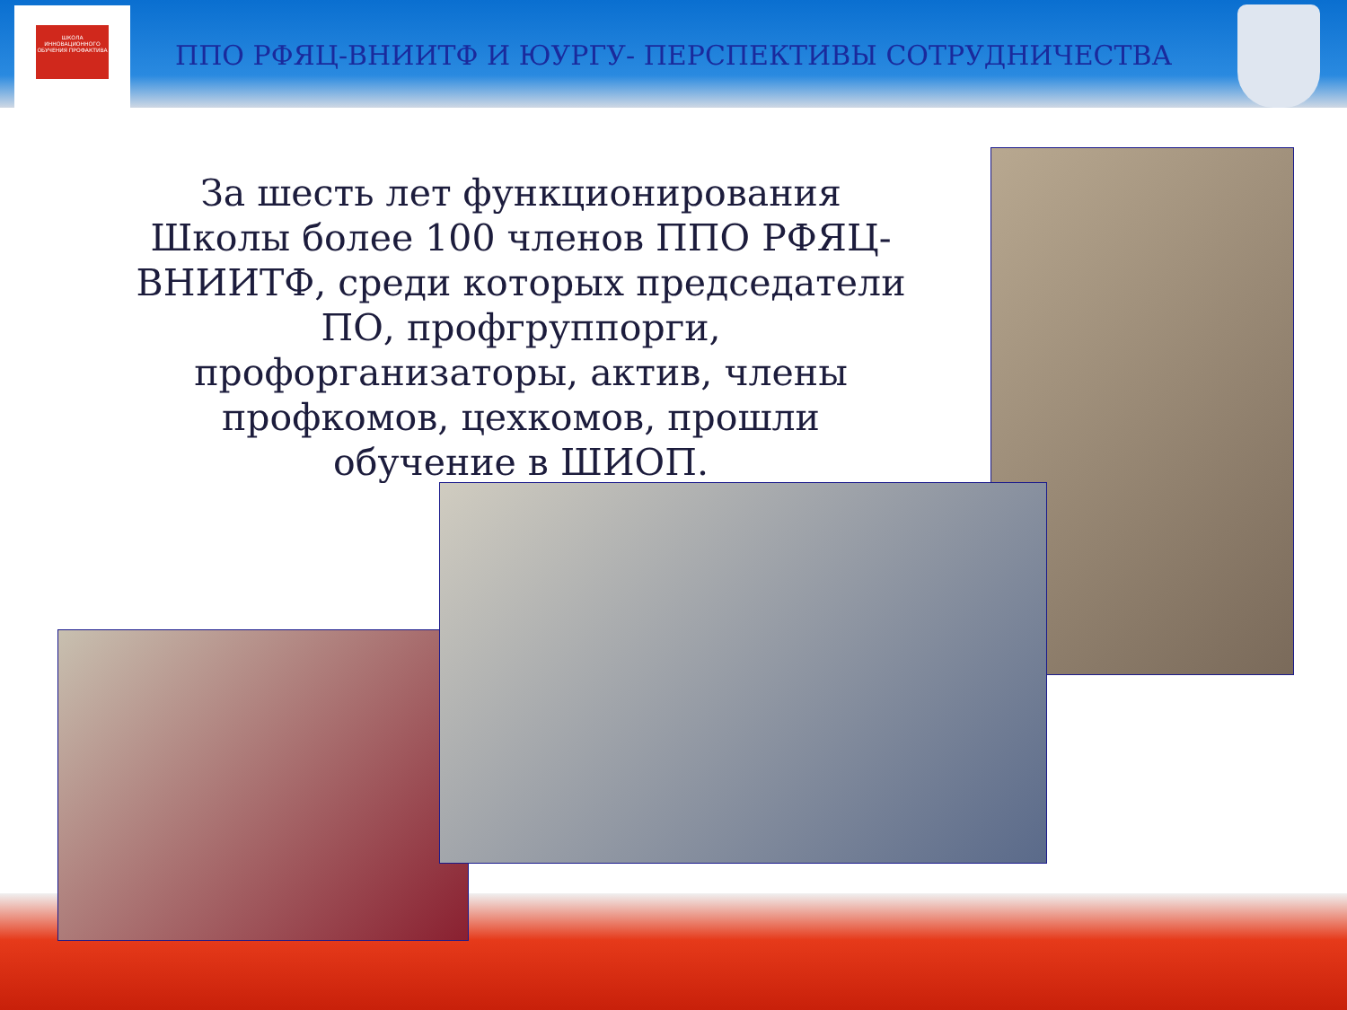ШКОЛА ИННОВАЦИОННОГО ОБУЧЕНИЯ ПРОФАКТИВА
ППО РФЯЦ-ВНИИТФ И ЮУРГУ- ПЕРСПЕКТИВЫ СОТРУДНИЧЕСТВА
За шесть лет функционирования Школы более 100 членов ППО РФЯЦ-ВНИИТФ, среди которых председатели ПО, профгруппорги, профорганизаторы, актив, члены профкомов, цехкомов, прошли обучение в ШИОП.